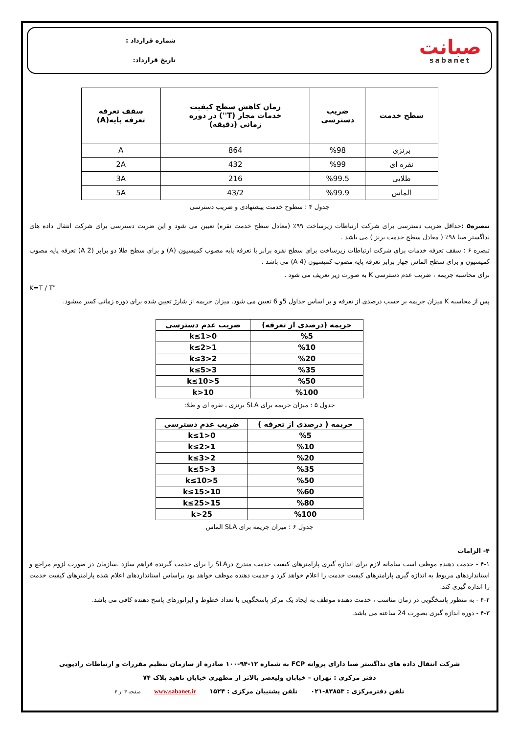صبانت
sabanet
شماره قرارداد :
تاریخ قرارداد:
| سطح خدمت | ضریب دسترسی | زمان کاهش سطح کیفیت خدمات مجاز (T'') در دوره زمانی (دقیقه) | سقف تعرفه تعرفه پایه(A) |
| --- | --- | --- | --- |
| برنزی | %98 | 864 | A |
| نقره ای | %99 | 432 | 2A |
| طلایی | %99.5 | 216 | 3A |
| الماس | %99.9 | 43/2 | 5A |
جدول ۴ : سطوح خدمت پیشنهادی و ضریب دسترسی
تبصره۵ : حداقل ضریب دسترسی برای شرکت ارتباطات زیرساخت ۹۹٪ (معادل سطح خدمت نقره) تعیین می شود و این ضریت دسترسی برای شرکت انتقال داده های نداگستر صبا ۹۸٪ ( معادل سطح خدمت برنز ) می باشد .
تبصره ۶ : سقف تعرفه خدمات برای شرکت ارتباطات زیرساخت برای سطح نقره برابر با تعرفه پایه مصوب کمیسیون (A) و برای سطح طلا دو برابر (2 A) تعرفه پایه مصوب کمیسیون و برای سطح الماس چهار برابر تعرفه پایه مصوب کمیسیون (4 A) می باشد .
برای محاسبه جریمه ، ضریب عدم دسترسی K به صورت زیر تعریف می شود .
K=T / T"
پس از محاسبه K میزان جریمه بر حسب درصدی از تعرفه و بر اساس جداول 5و 6 تعیین می شود. میزان جریمه از شارژ تعیین شده برای دوره زمانی کسر میشود.
| جریمه (درصدی از تعرفه) | ضریب عدم دسترسی |
| --- | --- |
| %5 | 0<k≤1 |
| %10 | 1<k≤2 |
| %20 | 2<k≤3 |
| %35 | 3<k≤5 |
| %50 | 5<k≤10 |
| %100 | k>10 |
جدول ۵ : میزان جریمه برای SLA برنزی ، نقره ای و طلا:
| جریمه ( درصدی از تعرفه ) | ضریب عدم دسترسی |
| --- | --- |
| %5 | 0<k≤1 |
| %10 | 1<k≤2 |
| %20 | 2<k≤3 |
| %35 | 3<k≤5 |
| %50 | 5<k≤10 |
| %60 | 10<k≤15 |
| %80 | 15<k≤25 |
| %100 | k>25 |
جدول ۶ : میزان جریمه برای SLA الماس
۴- الزامات
۴-۱ - خدمت دهنده موظف است سامانه لازم برای اندازه گیری پارامترهای کیفیت خدمت مندرج درSLA را برای خدمت گیرنده فراهم سازد .سازمان در صورت لزوم مراجع و استانداردهای مربوط به اندازه گیری پارامترهای کیفیت خدمت را اعلام خواهد کرد و خدمت دهنده موظف خواهد بود براساس استانداردهای اعلام شده پارامترهای کیفیت خدمت را اندازه گیری کند.
۴-۲ - به منظور پاسخگویی در زمان مناسب ، خدمت دهنده موظف به ایجاد یک مرکز پاسخگویی با تعداد خطوط و اپراتورهای پاسخ دهنده کافی می باشد.
۴-۳ - دوره اندازه گیری بصورت 24 ساعته می باشد.
شرکت انتقال داده های نداگستر صبا دارای پروانه FCP به شماره ۱۲-۹۴-۱۰۰ صادره از سازمان تنظیم مقررات و ارتباطات رادیویی
دفتر مرکزی : تهران – خیابان ولیعصر بالاتر از مطهری خیابان ناهید پلاک ۷۴
تلفن دفترمرکزی : ۸۳۸۵۳-۰۲۱ تلفن پشتیبان مرکزی : ۱۵۲۴ www.sabanet.ir صفحه ۳ از ۴